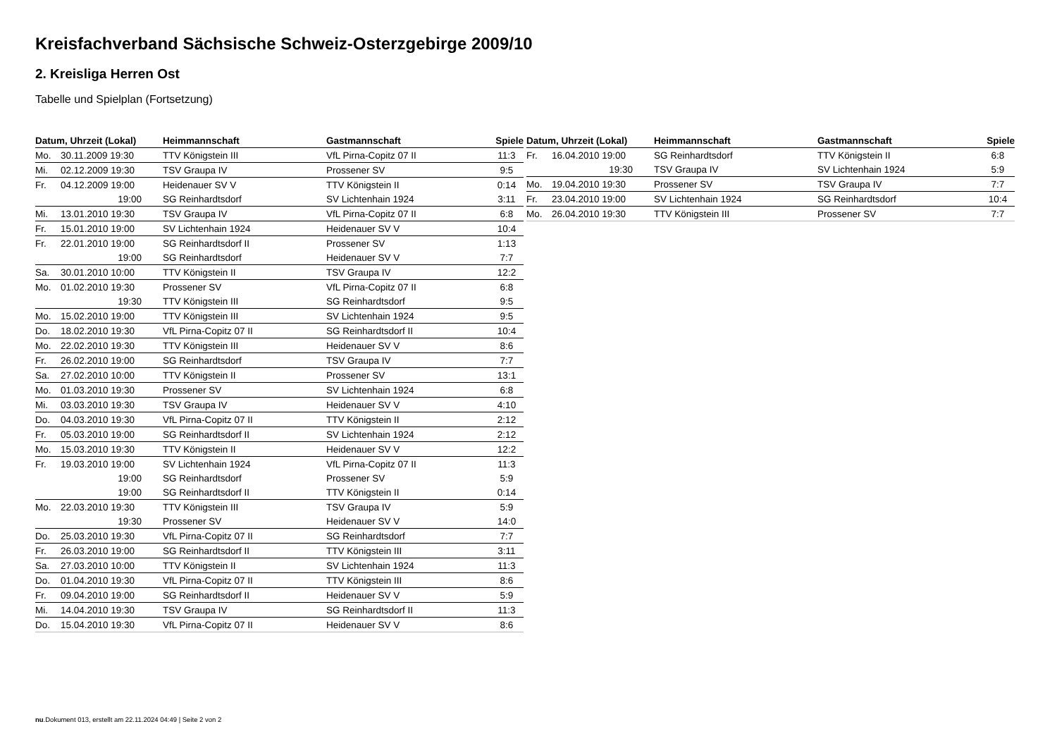Kreisfachverband Sächsische Schweiz-Osterzgebirge 2009/10
2. Kreisliga Herren Ost
Tabelle und Spielplan (Fortsetzung)
| Datum, Uhrzeit (Lokal) | | Heimmannschaft | Gastmannschaft | Spiele |
| --- | --- | --- | --- | --- |
| Mo. | 30.11.2009 19:30 | TTV Königstein III | VfL Pirna-Copitz 07 II | 11:3 |
| Mi. | 02.12.2009 19:30 | TSV Graupa IV | Prossener SV | 9:5 |
| Fr. | 04.12.2009 19:00 | Heidenauer SV V | TTV Königstein II | 0:14 |
| | 19:00 | SG Reinhardtsdorf | SV Lichtenhain 1924 | 3:11 |
| Mi. | 13.01.2010 19:30 | TSV Graupa IV | VfL Pirna-Copitz 07 II | 6:8 |
| Fr. | 15.01.2010 19:00 | SV Lichtenhain 1924 | Heidenauer SV V | 10:4 |
| Fr. | 22.01.2010 19:00 | SG Reinhardtsdorf II | Prossener SV | 1:13 |
| | 19:00 | SG Reinhardtsdorf | Heidenauer SV V | 7:7 |
| Sa. | 30.01.2010 10:00 | TTV Königstein II | TSV Graupa IV | 12:2 |
| Mo. | 01.02.2010 19:30 | Prossener SV | VfL Pirna-Copitz 07 II | 6:8 |
| | 19:30 | TTV Königstein III | SG Reinhardtsdorf | 9:5 |
| Mo. | 15.02.2010 19:00 | TTV Königstein III | SV Lichtenhain 1924 | 9:5 |
| Do. | 18.02.2010 19:30 | VfL Pirna-Copitz 07 II | SG Reinhardtsdorf II | 10:4 |
| Mo. | 22.02.2010 19:30 | TTV Königstein III | Heidenauer SV V | 8:6 |
| Fr. | 26.02.2010 19:00 | SG Reinhardtsdorf | TSV Graupa IV | 7:7 |
| Sa. | 27.02.2010 10:00 | TTV Königstein II | Prossener SV | 13:1 |
| Mo. | 01.03.2010 19:30 | Prossener SV | SV Lichtenhain 1924 | 6:8 |
| Mi. | 03.03.2010 19:30 | TSV Graupa IV | Heidenauer SV V | 4:10 |
| Do. | 04.03.2010 19:30 | VfL Pirna-Copitz 07 II | TTV Königstein II | 2:12 |
| Fr. | 05.03.2010 19:00 | SG Reinhardtsdorf II | SV Lichtenhain 1924 | 2:12 |
| Mo. | 15.03.2010 19:30 | TTV Königstein II | Heidenauer SV V | 12:2 |
| Fr. | 19.03.2010 19:00 | SV Lichtenhain 1924 | VfL Pirna-Copitz 07 II | 11:3 |
| | 19:00 | SG Reinhardtsdorf | Prossener SV | 5:9 |
| | 19:00 | SG Reinhardtsdorf II | TTV Königstein II | 0:14 |
| Mo. | 22.03.2010 19:30 | TTV Königstein III | TSV Graupa IV | 5:9 |
| | 19:30 | Prossener SV | Heidenauer SV V | 14:0 |
| Do. | 25.03.2010 19:30 | VfL Pirna-Copitz 07 II | SG Reinhardtsdorf | 7:7 |
| Fr. | 26.03.2010 19:00 | SG Reinhardtsdorf II | TTV Königstein III | 3:11 |
| Sa. | 27.03.2010 10:00 | TTV Königstein II | SV Lichtenhain 1924 | 11:3 |
| Do. | 01.04.2010 19:30 | VfL Pirna-Copitz 07 II | TTV Königstein III | 8:6 |
| Fr. | 09.04.2010 19:00 | SG Reinhardtsdorf II | Heidenauer SV V | 5:9 |
| Mi. | 14.04.2010 19:30 | TSV Graupa IV | SG Reinhardtsdorf II | 11:3 |
| Do. | 15.04.2010 19:30 | VfL Pirna-Copitz 07 II | Heidenauer SV V | 8:6 |
| Datum, Uhrzeit (Lokal) | | Heimmannschaft | Gastmannschaft | Spiele |
| --- | --- | --- | --- | --- |
| Fr. | 16.04.2010 19:00 | SG Reinhardtsdorf | TTV Königstein II | 6:8 |
| | 19:30 | TSV Graupa IV | SV Lichtenhain 1924 | 5:9 |
| Mo. | 19.04.2010 19:30 | Prossener SV | TSV Graupa IV | 7:7 |
| Fr. | 23.04.2010 19:00 | SV Lichtenhain 1924 | SG Reinhardtsdorf | 10:4 |
| Mo. | 26.04.2010 19:30 | TTV Königstein III | Prossener SV | 7:7 |
nu.Dokument 013, erstellt am 22.11.2024 04:49 | Seite 2 von 2